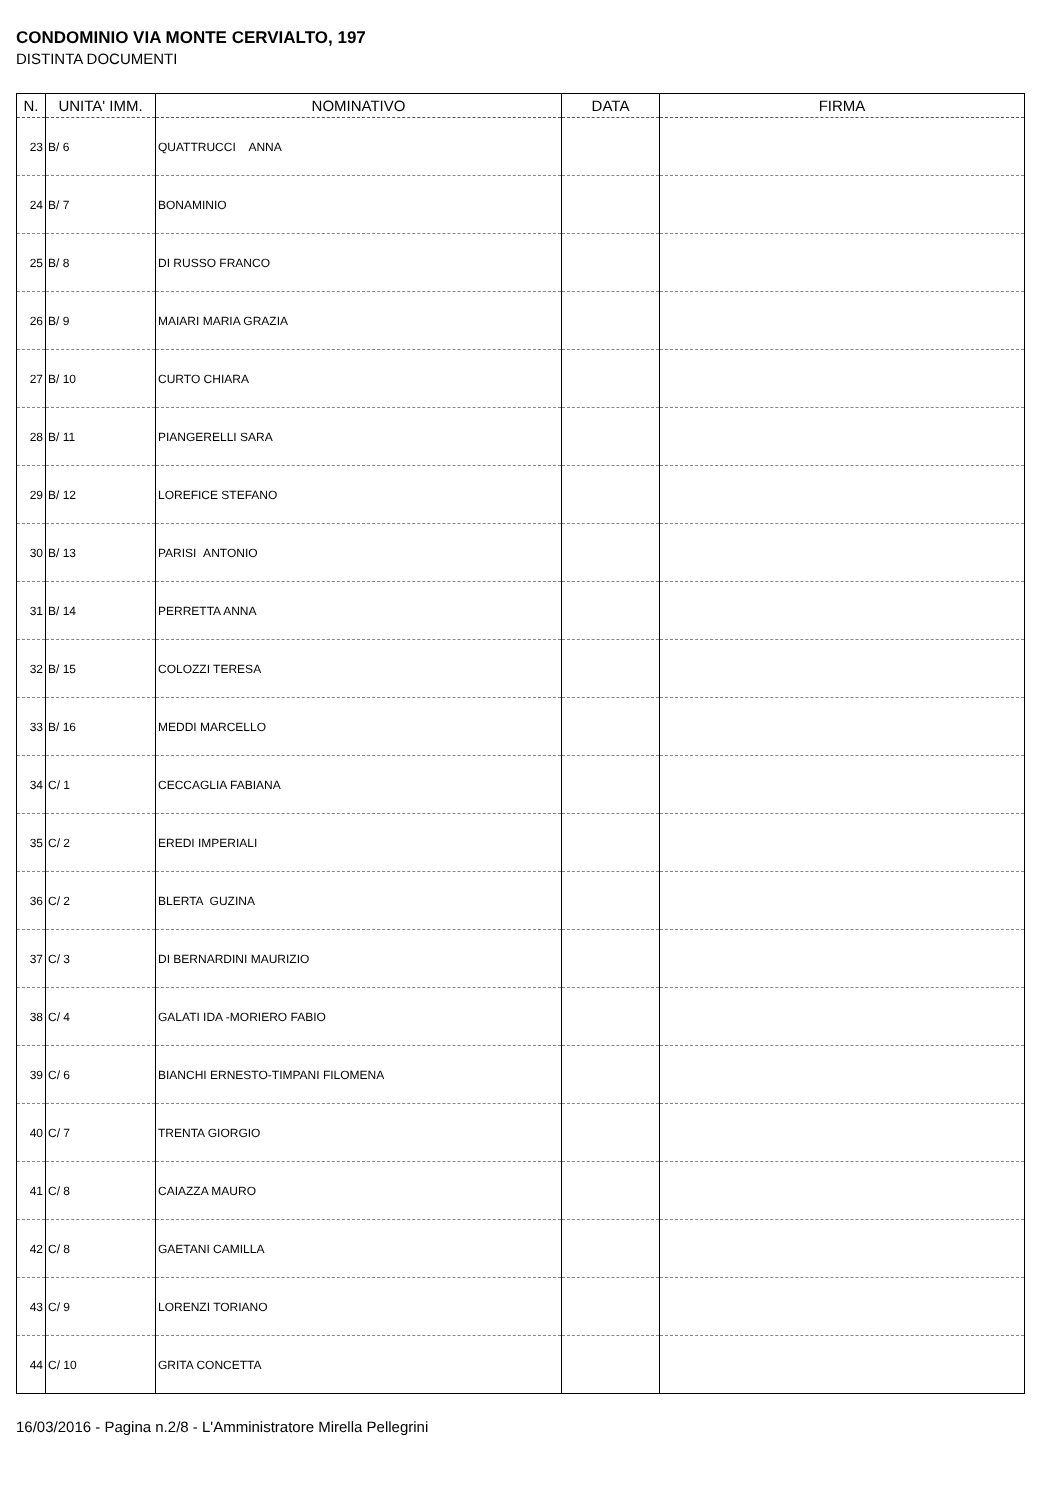CONDOMINIO VIA MONTE CERVIALTO, 197
DISTINTA DOCUMENTI
| N. | UNITA' IMM. | NOMINATIVO | DATA | FIRMA |
| --- | --- | --- | --- | --- |
| 23 | B/ 6 | QUATTRUCCI ANNA | | |
| 24 | B/ 7 | BONAMINIO | | |
| 25 | B/ 8 | DI RUSSO FRANCO | | |
| 26 | B/ 9 | MAIARI MARIA GRAZIA | | |
| 27 | B/ 10 | CURTO CHIARA | | |
| 28 | B/ 11 | PIANGERELLI SARA | | |
| 29 | B/ 12 | LOREFICE STEFANO | | |
| 30 | B/ 13 | PARISI ANTONIO | | |
| 31 | B/ 14 | PERRETTA ANNA | | |
| 32 | B/ 15 | COLOZZI TERESA | | |
| 33 | B/ 16 | MEDDI MARCELLO | | |
| 34 | C/ 1 | CECCAGLIA FABIANA | | |
| 35 | C/ 2 | EREDI IMPERIALI | | |
| 36 | C/ 2 | BLERTA GUZINA | | |
| 37 | C/ 3 | DI BERNARDINI MAURIZIO | | |
| 38 | C/ 4 | GALATI IDA -MORIERO FABIO | | |
| 39 | C/ 6 | BIANCHI ERNESTO-TIMPANI FILOMENA | | |
| 40 | C/ 7 | TRENTA GIORGIO | | |
| 41 | C/ 8 | CAIAZZA MAURO | | |
| 42 | C/ 8 | GAETANI CAMILLA | | |
| 43 | C/ 9 | LORENZI TORIANO | | |
| 44 | C/ 10 | GRITA CONCETTA | | |
16/03/2016 - Pagina n.2/8 - L'Amministratore Mirella Pellegrini